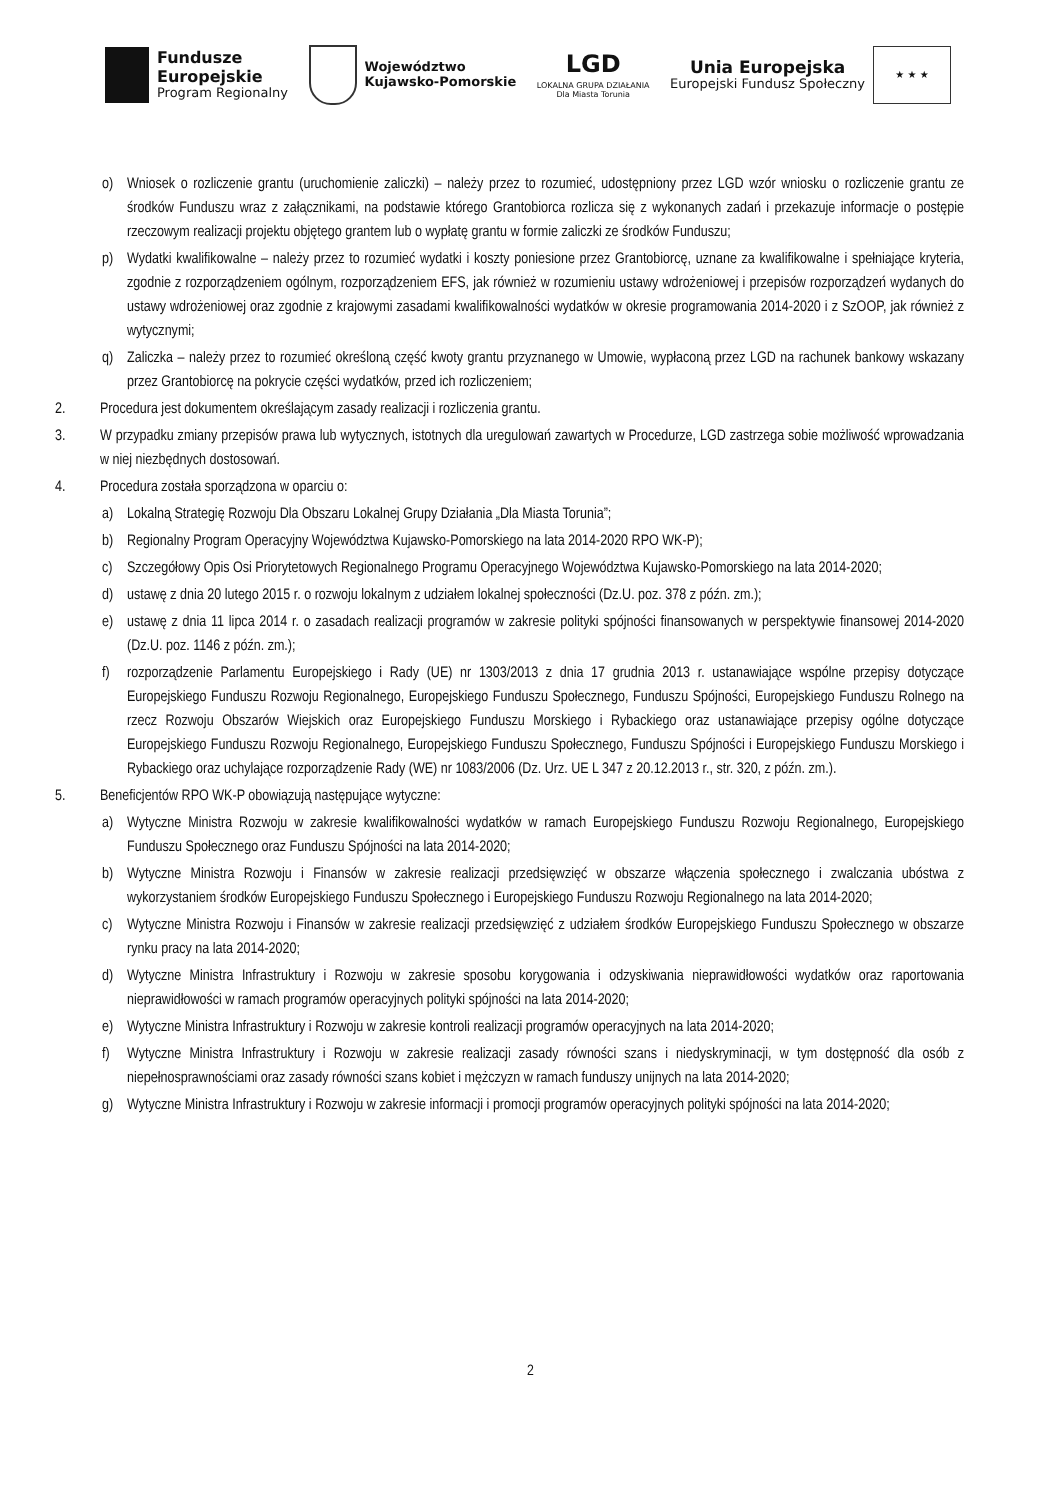Fundusze
Europejskie
Program Regionalny
Województwo
Kujawsko-Pomorskie
LGD
LOKALNA GRUPA DZIAŁANIA
Dla Miasta Torunia
Unia Europejska
Europejski Fundusz Społeczny
★ ★ ★
o) Wniosek o rozliczenie grantu (uruchomienie zaliczki) – należy przez to rozumieć, udostępniony przez LGD wzór wniosku o rozliczenie grantu ze środków Funduszu wraz z załącznikami, na podstawie którego Grantobiorca rozlicza się z wykonanych zadań i przekazuje informacje o postępie rzeczowym realizacji projektu objętego grantem lub o wypłatę grantu w formie zaliczki ze środków Funduszu;
p) Wydatki kwalifikowalne – należy przez to rozumieć wydatki i koszty poniesione przez Grantobiorcę, uznane za kwalifikowalne i spełniające kryteria, zgodnie z rozporządzeniem ogólnym, rozporządzeniem EFS, jak również w rozumieniu ustawy wdrożeniowej i przepisów rozporządzeń wydanych do ustawy wdrożeniowej oraz zgodnie z krajowymi zasadami kwalifikowalności wydatków w okresie programowania 2014-2020 i z SzOOP, jak również z wytycznymi;
q) Zaliczka – należy przez to rozumieć określoną część kwoty grantu przyznanego w Umowie, wypłaconą przez LGD na rachunek bankowy wskazany przez Grantobiorcę na pokrycie części wydatków, przed ich rozliczeniem;
2. Procedura jest dokumentem określającym zasady realizacji i rozliczenia grantu.
3. W przypadku zmiany przepisów prawa lub wytycznych, istotnych dla uregulowań zawartych w Procedurze, LGD zastrzega sobie możliwość wprowadzania w niej niezbędnych dostosowań.
4. Procedura została sporządzona w oparciu o:
a) Lokalną Strategię Rozwoju Dla Obszaru Lokalnej Grupy Działania „Dla Miasta Torunia”;
b) Regionalny Program Operacyjny Województwa Kujawsko-Pomorskiego na lata 2014-2020 RPO WK-P);
c) Szczegółowy Opis Osi Priorytetowych Regionalnego Programu Operacyjnego Województwa Kujawsko-Pomorskiego na lata 2014-2020;
d) ustawę z dnia 20 lutego 2015 r. o rozwoju lokalnym z udziałem lokalnej społeczności (Dz.U. poz. 378 z późn. zm.);
e) ustawę z dnia 11 lipca 2014 r. o zasadach realizacji programów w zakresie polityki spójności finansowanych w perspektywie finansowej 2014-2020 (Dz.U. poz. 1146 z późn. zm.);
f) rozporządzenie Parlamentu Europejskiego i Rady (UE) nr 1303/2013 z dnia 17 grudnia 2013 r. ustanawiające wspólne przepisy dotyczące Europejskiego Funduszu Rozwoju Regionalnego, Europejskiego Funduszu Społecznego, Funduszu Spójności, Europejskiego Funduszu Rolnego na rzecz Rozwoju Obszarów Wiejskich oraz Europejskiego Funduszu Morskiego i Rybackiego oraz ustanawiające przepisy ogólne dotyczące Europejskiego Funduszu Rozwoju Regionalnego, Europejskiego Funduszu Społecznego, Funduszu Spójności i Europejskiego Funduszu Morskiego i Rybackiego oraz uchylające rozporządzenie Rady (WE) nr 1083/2006 (Dz. Urz. UE L 347 z 20.12.2013 r., str. 320, z późn. zm.).
5. Beneficjentów RPO WK-P obowiązują następujące wytyczne:
a) Wytyczne Ministra Rozwoju w zakresie kwalifikowalności wydatków w ramach Europejskiego Funduszu Rozwoju Regionalnego, Europejskiego Funduszu Społecznego oraz Funduszu Spójności na lata 2014-2020;
b) Wytyczne Ministra Rozwoju i Finansów w zakresie realizacji przedsięwzięć w obszarze włączenia społecznego i zwalczania ubóstwa z wykorzystaniem środków Europejskiego Funduszu Społecznego i Europejskiego Funduszu Rozwoju Regionalnego na lata 2014-2020;
c) Wytyczne Ministra Rozwoju i Finansów w zakresie realizacji przedsięwzięć z udziałem środków Europejskiego Funduszu Społecznego w obszarze rynku pracy na lata 2014-2020;
d) Wytyczne Ministra Infrastruktury i Rozwoju w zakresie sposobu korygowania i odzyskiwania nieprawidłowości wydatków oraz raportowania nieprawidłowości w ramach programów operacyjnych polityki spójności na lata 2014-2020;
e) Wytyczne Ministra Infrastruktury i Rozwoju w zakresie kontroli realizacji programów operacyjnych na lata 2014-2020;
f) Wytyczne Ministra Infrastruktury i Rozwoju w zakresie realizacji zasady równości szans i niedyskryminacji, w tym dostępność dla osób z niepełnosprawnościami oraz zasady równości szans kobiet i mężczyzn w ramach funduszy unijnych na lata 2014-2020;
g) Wytyczne Ministra Infrastruktury i Rozwoju w zakresie informacji i promocji programów operacyjnych polityki spójności na lata 2014-2020;
2